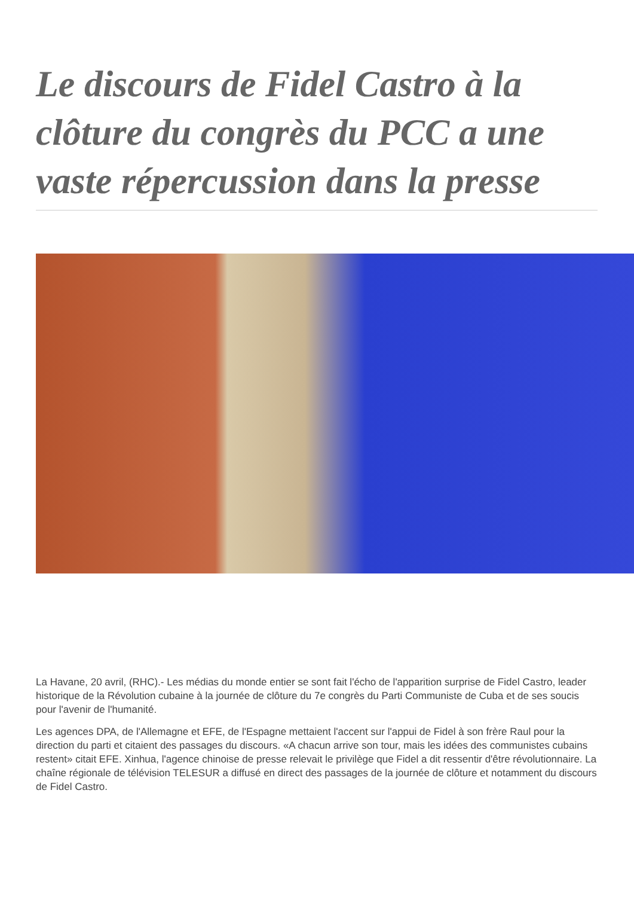Le discours de Fidel Castro à la clôture du congrès du PCC a une vaste répercussion dans la presse
La Havane, 20 avril, (RHC).- Les médias du monde entier se sont fait l'écho de l'apparition surprise de Fidel Castro, leader historique de la Révolution cubaine à la journée de clôture du 7e congrès du Parti Communiste de Cuba et de ses soucis pour l'avenir de l'humanité.
Les agences DPA, de l'Allemagne et EFE, de l'Espagne mettaient l'accent sur l'appui de Fidel à son frère Raul pour la direction du parti et citaient des passages du discours. «A chacun arrive son tour, mais les idées des communistes cubains restent» citait EFE. Xinhua, l'agence chinoise de presse relevait le privilège que Fidel a dit ressentir d'être révolutionnaire. La chaîne régionale de télévision TELESUR a diffusé en direct des passages de la journée de clôture et notamment du discours de Fidel Castro.